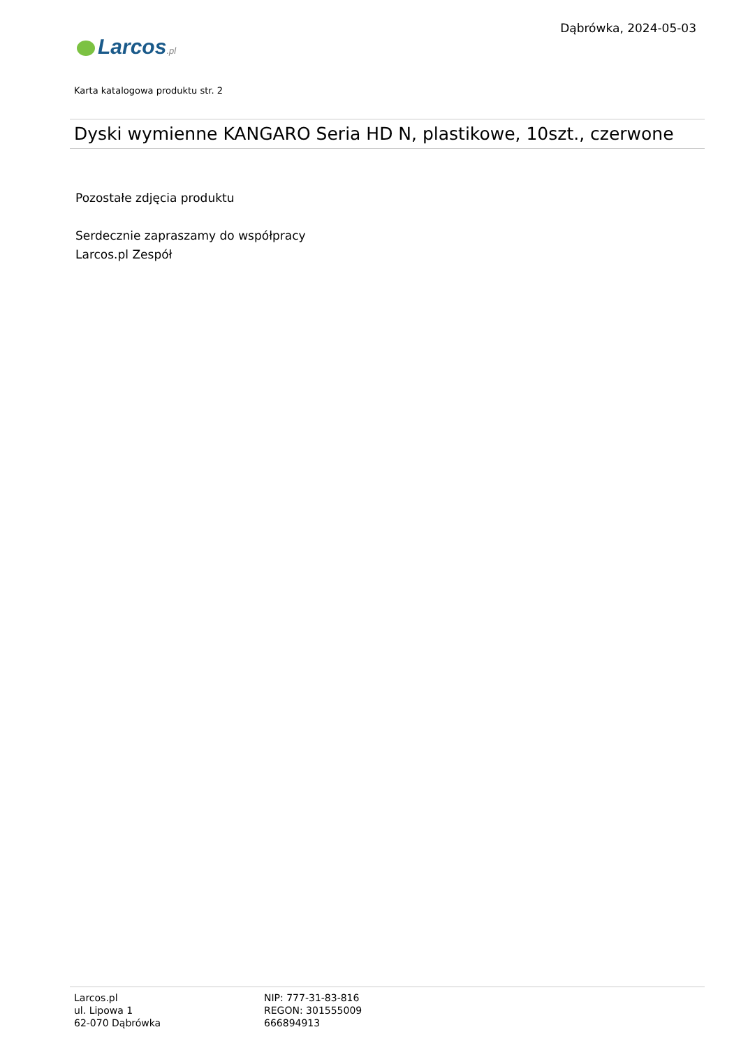Dąbrówka, 2024-05-03
Larcos.pl
Karta katalogowa produktu str. 2
Dyski wymienne KANGARO Seria HD N, plastikowe, 10szt., czerwone
Pozostałe zdjęcia produktu
Serdecznie zapraszamy do współpracy
Larcos.pl Zespół
Larcos.pl
ul. Lipowa 1
62-070 Dąbrówka
NIP: 777-31-83-816
REGON: 301555009
666894913